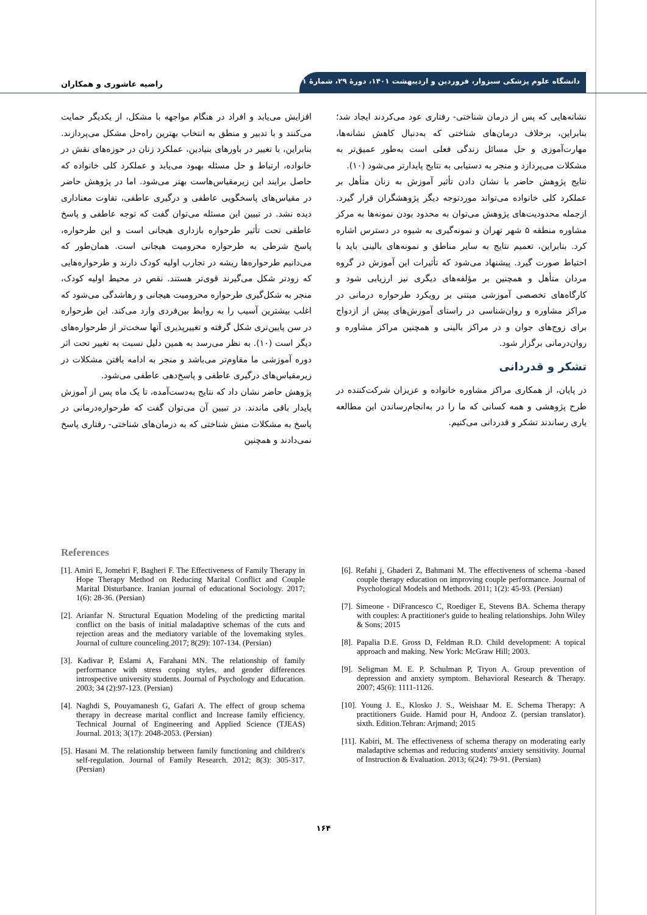دانشگاه علوم پزشکی سبزوار، فروردین و اردیبهشت ۱۴۰۱، دورۀ ۲۹، شمارۀ ۱
راضیه عاشوری و همکاران
افزایش می‌یابد و افراد در هنگام مواجهه با مشکل، از یکدیگر حمایت می‌کنند و با تدبیر و منطق به انتخاب بهترین راه‌حل مشکل می‌پردازند. بنابراین، با تغییر در باورهای بنیادین، عملکرد زنان در حوزه‌های نقش در خانواده، ارتباط و حل مسئله بهبود می‌یابد و عملکرد کلی خانواده که حاصل برایند این زیرمقیاس‌هاست بهتر می‌شود. اما در پژوهش حاضر در مقیاس‌های پاسخگویی عاطفی و درگیری عاطفی، تفاوت معناداری دیده نشد. در تبیین این مسئله می‌توان گفت که توجه عاطفی و پاسخ عاطفی تحت تأثیر طرحواره بازداری هیجانی است و این طرحواره، پاسخ شرطی به طرحواره محرومیت هیجانی است. همان‌طور که می‌دانیم طرحواره‌ها ریشه در تجارب اولیه کودک دارند و طرحواره‌هایی که زودتر شکل می‌گیرند قوی‌تر هستند. نقص در محیط اولیه کودک، منجر به شکل‌گیری طرحواره محرومیت هیجانی و رهاشدگی می‌شود که اغلب بیشترین آسیب را به روابط بین‌فردی وارد می‌کند. این طرحواره در سن پایین‌تری شکل گرفته و تغییرپذیری آنها سخت‌تر از طرحواره‌های دیگر است (۱۰). به نظر می‌رسد به همین دلیل نسبت به تغییر تحت اثر دوره آموزشی ما مقاوم‌تر می‌باشد و منجر به ادامه یافتن مشکلات در زیرمقیاس‌های درگیری عاطفی و پاسخ‌دهی عاطفی می‌شود.
پژوهش حاضر نشان داد که نتایج به‌دست‌آمده، تا یک ماه پس از آموزش پایدار باقی ماندند. در تبیین آن می‌توان گفت که طرحواره‌درمانی در پاسخ به مشکلات منش شناختی که به درمان‌های شناختی- رفتاری پاسخ نمی‌دادند و همچنین
نشانه‌هایی که پس از درمان شناختی- رفتاری عود می‌کردند ایجاد شد؛ بنابراین، برخلاف درمان‌های شناختی که به‌دنبال کاهش نشانه‌ها، مهارت‌آموزی و حل مسائل زندگی فعلی است به‌طور عمیق‌تر به مشکلات می‌پردازد و منجر به دستیابی به نتایج پایدارتر می‌شود (۱۰).
نتایج پژوهش حاضر با نشان دادن تأثیر آموزش به زنان متأهل بر عملکرد کلی خانواده می‌تواند موردتوجه دیگر پژوهشگران قرار گیرد. ازجمله محدودیت‌های پژوهش می‌توان به محدود بودن نمونه‌ها به مرکز مشاوره منطقه ۵ شهر تهران و نمونه‌گیری به شیوه در دسترس اشاره کرد. بنابراین، تعمیم نتایج به سایر مناطق و نمونه‌های بالینی باید با احتیاط صورت گیرد. پیشنهاد می‌شود که تأثیرات این آموزش در گروه مردان متأهل و همچنین بر مؤلفه‌های دیگری نیز ارزیابی شود و کارگاه‌های تخصصی آموزشی مبتنی بر رویکرد طرحواره درمانی در مراکز مشاوره و روان‌شناسی در راستای آموزش‌های پیش از ازدواج برای زوج‌های جوان و در مراکز بالینی و همچنین مراکز مشاوره و روان‌درمانی برگزار شود.
تشکر و قدردانی
در پایان، از همکاری مراکز مشاوره خانواده و عزیزان شرکت‌کننده در طرح پژوهشی و همه کسانی که ما را در به‌انجام‌رساندن این مطالعه یاری رساندند تشکر و قدردانی می‌کنیم.
References
[1]. Amiri E, Jomehri F, Bagheri F. The Effectiveness of Family Therapy in Hope Therapy Method on Reducing Marital Conflict and Couple Marital Disturbance. Iranian journal of educational Sociology. 2017; 1(6): 28-36. (Persian)
[2]. Arianfar N. Structural Equation Modeling of the predicting marital conflict on the basis of initial maladaptive schemas of the cuts and rejection areas and the mediatory variable of the lovemaking styles. Journal of culture counceling.2017; 8(29): 107-134. (Persian)
[3]. Kadivar P, Eslami A, Farahani MN. The relationship of family performance with stress coping styles, and gender differences introspective university students. Journal of Psychology and Education. 2003; 34 (2):97-123. (Persian)
[4]. Naghdi S, Pouyamanesh G, Gafari A. The effect of group schema therapy in decrease marital conflict and Increase family efficiency. Technical Journal of Engineering and Applied Science (TJEAS) Journal. 2013; 3(17): 2048-2053. (Persian)
[5]. Hasani M. The relationship between family functioning and children's self-regulation. Journal of Family Research. 2012; 8(3): 305-317. (Persian)
[6]. Refahi j, Ghaderi Z, Bahmani M. The effectiveness of schema -based couple therapy education on improving couple performance. Journal of Psychological Models and Methods. 2011; 1(2): 45-93. (Persian)
[7]. Simeone - DiFrancesco C, Roediger E, Stevens BA. Schema therapy with couples: A practitioner's guide to healing relationships. John Wiley & Sons; 2015
[8]. Papalia D.E. Gross D, Feldman R.D. Child development: A topical approach and making. New York: McGraw Hill; 2003.
[9]. Seligman M. E. P. Schulman P, Tryon A. Group prevention of depression and anxiety symptom. Behavioral Research & Therapy. 2007; 45(6): 1111-1126.
[10]. Young J. E., Klosko J. S., Weishaar M. E. Schema Therapy: A practitioners Guide. Hamid pour H, Andooz Z. (persian translator). sixth. Edition.Tehran: Arjmand; 2015
[11]. Kabiri, M. The effectiveness of schema therapy on moderating early maladaptive schemas and reducing students' anxiety sensitivity. Journal of Instruction & Evaluation. 2013; 6(24): 79-91. (Persian)
۱۶۴